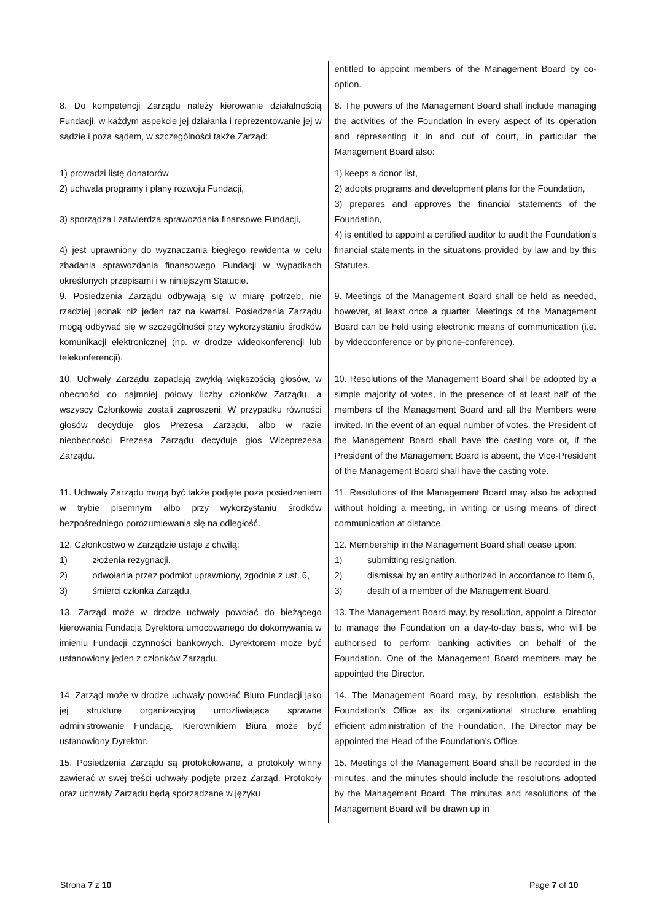| | entitled to appoint members of the Management Board by co-option. |
| 8. Do kompetencji Zarządu należy kierowanie działalnością Fundacji, w każdym aspekcie jej działania i reprezentowanie jej w sądzie i poza sądem, w szczególności także Zarząd: | 8. The powers of the Management Board shall include managing the activities of the Foundation in every aspect of its operation and representing it in and out of court, in particular the Management Board also: |
| 1) prowadzi listę donatorów 2) uchwala programy i plany rozwoju Fundacji, 3) sporządza i zatwierdza sprawozdania finansowe Fundacji, 4) jest uprawniony do wyznaczania biegłego rewidenta w celu zbadania sprawozdania finansowego Fundacji w wypadkach określonych przepisami i w niniejszym Statucie. | 1) keeps a donor list, 2) adopts programs and development plans for the Foundation, 3) prepares and approves the financial statements of the Foundation, 4) is entitled to appoint a certified auditor to audit the Foundation’s financial statements in the situations provided by law and by this Statutes. |
| 9. Posiedzenia Zarządu odbywają się w miarę potrzeb, nie rzadziej jednak niż jeden raz na kwartał. Posiedzenia Zarządu mogą odbywać się w szczególności przy wykorzystaniu środków komunikacji elektronicznej (np. w drodze wideokonferencji lub telekonferencji). | 9. Meetings of the Management Board shall be held as needed, however, at least once a quarter. Meetings of the Management Board can be held using electronic means of communication (i.e. by videoconference or by phone-conference). |
| 10. Uchwały Zarządu zapadają zwykłą większością głosów, w obecności co najmniej połowy liczby członków Zarządu, a wszyscy Członkowie zostali zaproszeni. W przypadku równości głosów decyduje głos Prezesa Zarządu, albo w razie nieobecności Prezesa Zarządu decyduje głos Wiceprezesa Zarządu. | 10. Resolutions of the Management Board shall be adopted by a simple majority of votes, in the presence of at least half of the members of the Management Board and all the Members were invited. In the event of an equal number of votes, the President of the Management Board shall have the casting vote or, if the President of the Management Board is absent, the Vice-President of the Management Board shall have the casting vote. |
| 11. Uchwały Zarządu mogą być także podjęte poza posiedzeniem w trybie pisemnym albo przy wykorzystaniu środków bezpośredniego porozumiewania się na odległość. | 11. Resolutions of the Management Board may also be adopted without holding a meeting, in writing or using means of direct communication at distance. |
| 12. Członkostwo w Zarządzie ustaje z chwilą: 1) złożenia rezygnacji, 2) odwołania przez podmiot uprawniony, zgodnie z ust. 6, 3) śmierci członka Zarządu. | 12. Membership in the Management Board shall cease upon: 1) submitting resignation, 2) dismissal by an entity authorized in accordance to Item 6, 3) death of a member of the Management Board. |
| 13. Zarząd może w drodze uchwały powołać do bieżącego kierowania Fundacją Dyrektora umocowanego do dokonywania w imieniu Fundacji czynności bankowych. Dyrektorem może być ustanowiony jeden z członków Zarządu. | 13. The Management Board may, by resolution, appoint a Director to manage the Foundation on a day-to-day basis, who will be authorised to perform banking activities on behalf of the Foundation. One of the Management Board members may be appointed the Director. |
| 14. Zarząd może w drodze uchwały powołać Biuro Fundacji jako jej strukturę organizacyjną umożliwiająca sprawne administrowanie Fundacją. Kierownikiem Biura może być ustanowiony Dyrektor. | 14. The Management Board may, by resolution, establish the Foundation’s Office as its organizational structure enabling efficient administration of the Foundation. The Director may be appointed the Head of the Foundation’s Office. |
| 15. Posiedzenia Zarządu są protokołowane, a protokoły winny zawierać w swej treści uchwały podjęte przez Zarząd. Protokoły oraz uchwały Zarządu będą sporządzane w języku | 15. Meetings of the Management Board shall be recorded in the minutes, and the minutes should include the resolutions adopted by the Management Board. The minutes and resolutions of the Management Board will be drawn up in |
Strona 7 z 10 Page 7 of 10